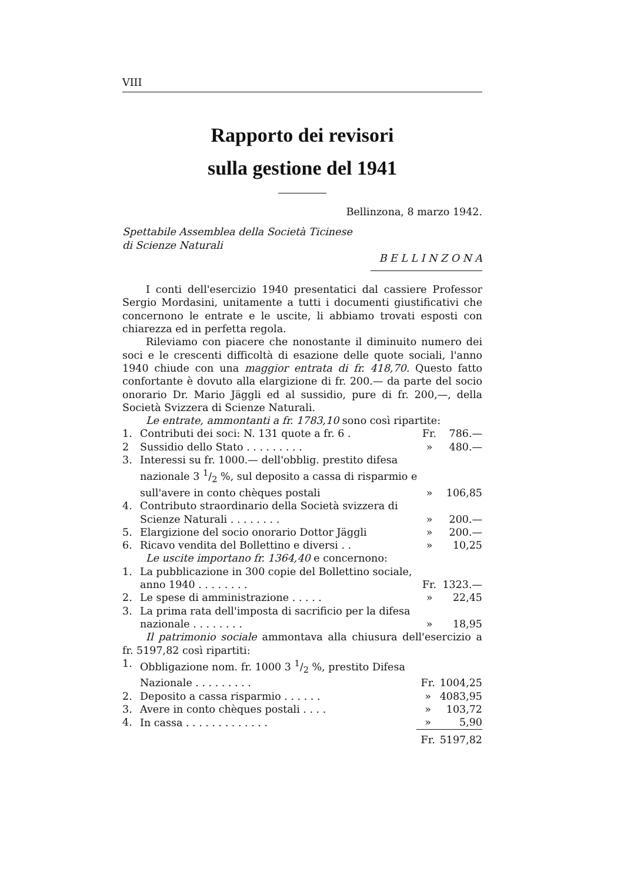VIII
Rapporto dei revisori
sulla gestione del 1941
Bellinzona, 8 marzo 1942.
Spettabile Assemblea della Società Ticinese
di Scienze Naturali
B E L L I N Z O N A
I conti dell'esercizio 1940 presentatici dal cassiere Professor Sergio Mordasini, unitamente a tutti i documenti giustificativi che concernono le entrate e le uscite, li abbiamo trovati esposti con chiarezza ed in perfetta regola.
Rileviamo con piacere che nonostante il diminuito numero dei soci e le crescenti difficoltà di esazione delle quote sociali, l'anno 1940 chiude con una maggior entrata di fr. 418,70. Questo fatto confortante è dovuto alla elargizione di fr. 200.— da parte del socio onorario Dr. Mario Jäggli ed al sussidio, pure di fr. 200,—, della Società Svizzera di Scienze Naturali.
Le entrate, ammontanti a fr. 1783,10 sono così ripartite:
| 1. | Contributi dei soci: N. 131 quote a fr. 6 . | Fr. | 786.— |
| 2 | Sussidio dello Stato . . . . . . . . . | » | 480.— |
| 3. | Interessi su fr. 1000.— dell'obblig. prestito difesa nazionale 3 1/2 %, sul deposito a cassa di risparmio e sull'avere in conto chèques postali | » | 106,85 |
| 4. | Contributo straordinario della Società svizzera di Scienze Naturali . . . . . . . . | » | 200.— |
| 5. | Elargizione del socio onorario Dottor Jäggli | » | 200.— |
| 6. | Ricavo vendita del Bollettino e diversi . . | » | 10,25 |
Le uscite importano fr. 1364,40 e concernono:
| 1. | La pubblicazione in 300 copie del Bollettino sociale, anno 1940 . . . . . . . . | Fr. | 1323.— |
| 2. | Le spese di amministrazione . . . . . | » | 22,45 |
| 3. | La prima rata dell'imposta di sacrificio per la difesa nazionale . . . . . . . . | » | 18,95 |
Il patrimonio sociale ammontava alla chiusura dell'esercizio a fr. 5197,82 così ripartiti:
| 1. | Obbligazione nom. fr. 1000 3 1/2 %, prestito Difesa Nazionale . . . . . . . . . | Fr. | 1004,25 |
| 2. | Deposito a cassa risparmio . . . . . . | » | 4083,95 |
| 3. | Avere in conto chèques postali . . . . | » | 103,72 |
| 4. | In cassa . . . . . . . . . . . . . | » | 5,90 |
| | | Fr. | 5197,82 |